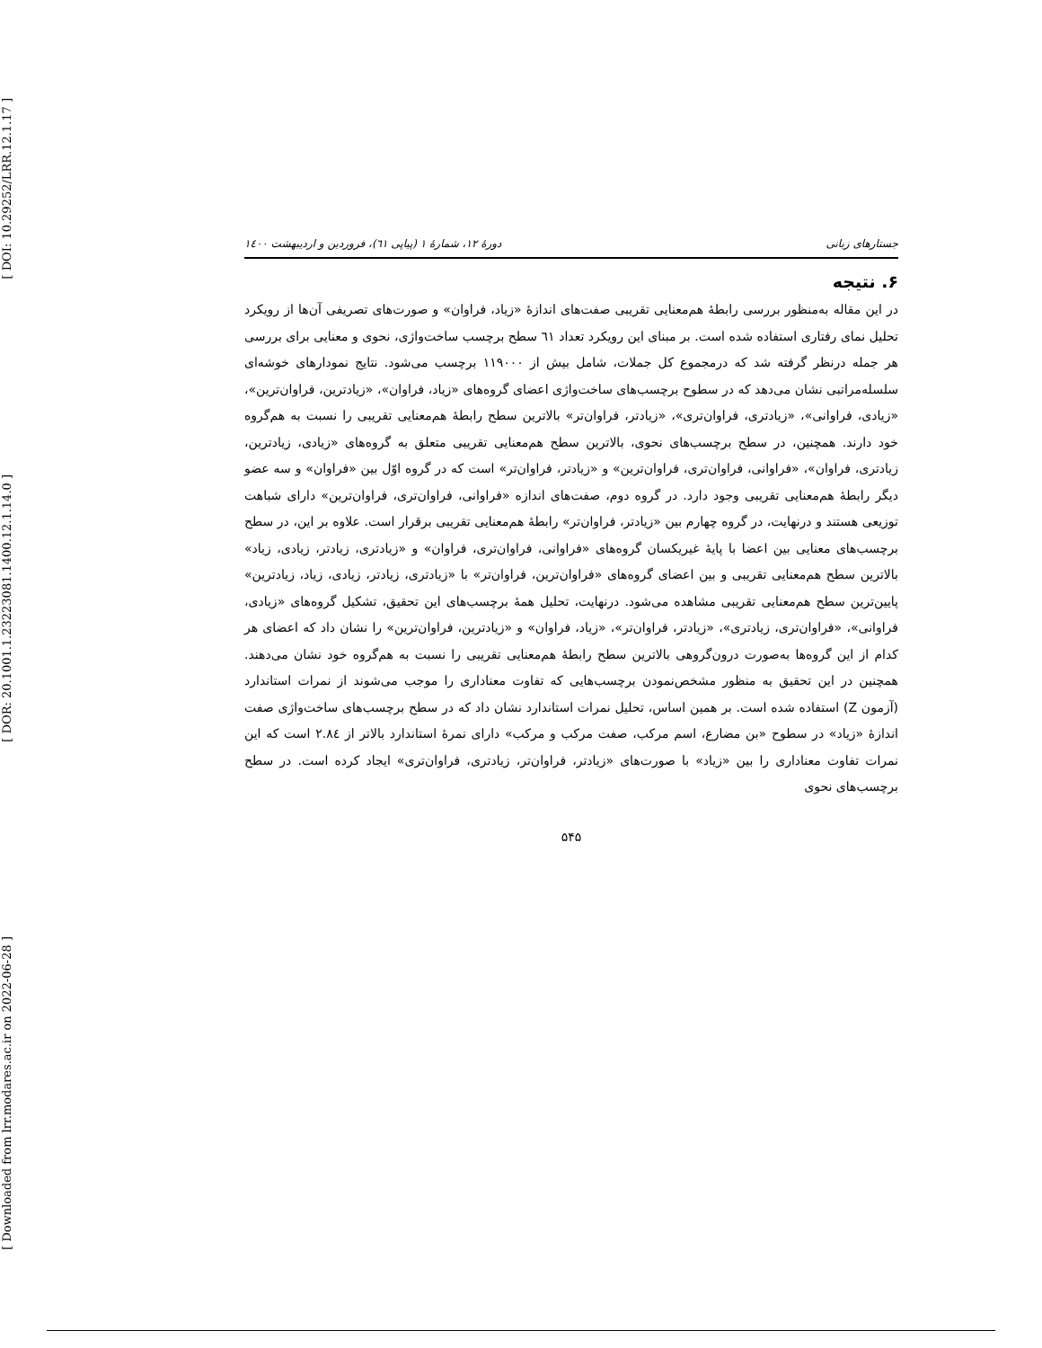[ DOI: 10.29252/LRR.12.1.17 ]
[ DOR: 20.1001.1.23223081.1400.12.1.14.0 ]
[ Downloaded from lrr.modares.ac.ir on 2022-06-28 ]
جستارهای زبانی دورهٔ ۱۲، شمارهٔ ۱ (پیاپی ٦١)، فروردین و اردیبهشت ۱٤۰۰
۶. نتیجه
در این مقاله به‌منظور بررسی رابطهٔ هم‌معنایی تقریبی صفت‌های اندازهٔ «زیاد، فراوان» و صورت‌های تصریفی آن‌ها از رویکرد تحلیل نمای رفتاری استفاده شده است. بر مبنای این رویکرد تعداد ٦١ سطح برچسب ساخت‌واژی، نحوی و معنایی برای بررسی هر جمله درنظر گرفته شد که درمجموع کل جملات، شامل بیش از ۱۱۹۰۰۰ برچسب می‌شود. نتایج نمودارهای خوشه‌ای سلسله‌مراتبی نشان می‌دهد که در سطوح برچسب‌های ساخت‌واژی اعضای گروه‌های «زیاد، فراوان»، «زیادترین، فراوان‌ترین»، «زیادی، فراوانی»، «زیادتری، فراوان‌تری»، «زیادتر، فراوان‌تر» بالاترین سطح رابطهٔ هم‌معنایی تقریبی را نسبت به هم‌گروه خود دارند. همچنین، در سطح برچسب‌های نحوی، بالاترین سطح هم‌معنایی تقریبی متعلق به گروه‌های «زیادی، زیادترین، زیادتری، فراوان»، «فراوانی، فراوان‌تری، فراوان‌ترین» و «زیادتر، فراوان‌تر» است که در گروه اوّل بین «فراوان» و سه عضو دیگر رابطهٔ هم‌معنایی تقریبی وجود دارد. در گروه دوم، صفت‌های اندازه «فراوانی، فراوان‌تری، فراوان‌ترین» دارای شباهت توزیعی هستند و درنهایت، در گروه چهارم بین «زیادتر، فراوان‌تر» رابطهٔ هم‌معنایی تقریبی برقرار است. علاوه بر این، در سطح برچسب‌های معنایی بین اعضا با پایهٔ غیریکسان گروه‌های «فراوانی، فراوان‌تری، فراوان» و «زیادتری، زیادتر، زیادی، زیاد» بالاترین سطح هم‌معنایی تقریبی و بین اعضای گروه‌های «فراوان‌ترین، فراوان‌تر» با «زیادتری، زیادتر، زیادی، زیاد، زیادترین» پایین‌ترین سطح هم‌معنایی تقریبی مشاهده می‌شود. درنهایت، تحلیل همهٔ برچسب‌های این تحقیق، تشکیل گروه‌های «زیادی، فراوانی»، «فراوان‌تری، زیادتری»، «زیادتر، فراوان‌تر»، «زیاد، فراوان» و «زیادترین، فراوان‌ترین» را نشان داد که اعضای هر کدام از این گروه‌ها به‌صورت درون‌گروهی بالاترین سطح رابطهٔ هم‌معنایی تقریبی را نسبت به هم‌گروه خود نشان می‌دهند. همچنین در این تحقیق به منظور مشخص‌نمودن برچسب‌هایی که تفاوت معناداری را موجب می‌شوند از نمرات استاندارد (آزمون Z) استفاده شده است. بر همین اساس، تحلیل نمرات استاندارد نشان داد که در سطح برچسب‌های ساخت‌واژی صفت اندازهٔ «زیاد» در سطوح «بن مضارع، اسم مرکب، صفت مرکب و مرکب» دارای نمرهٔ استاندارد بالاتر از ۲.۸٤ است که این نمرات تفاوت معناداری را بین «زیاد» با صورت‌های «زیادتر، فراوان‌تر، زیادتری، فراوان‌تری» ایجاد کرده است. در سطح برچسب‌های نحوی
۵۴۵